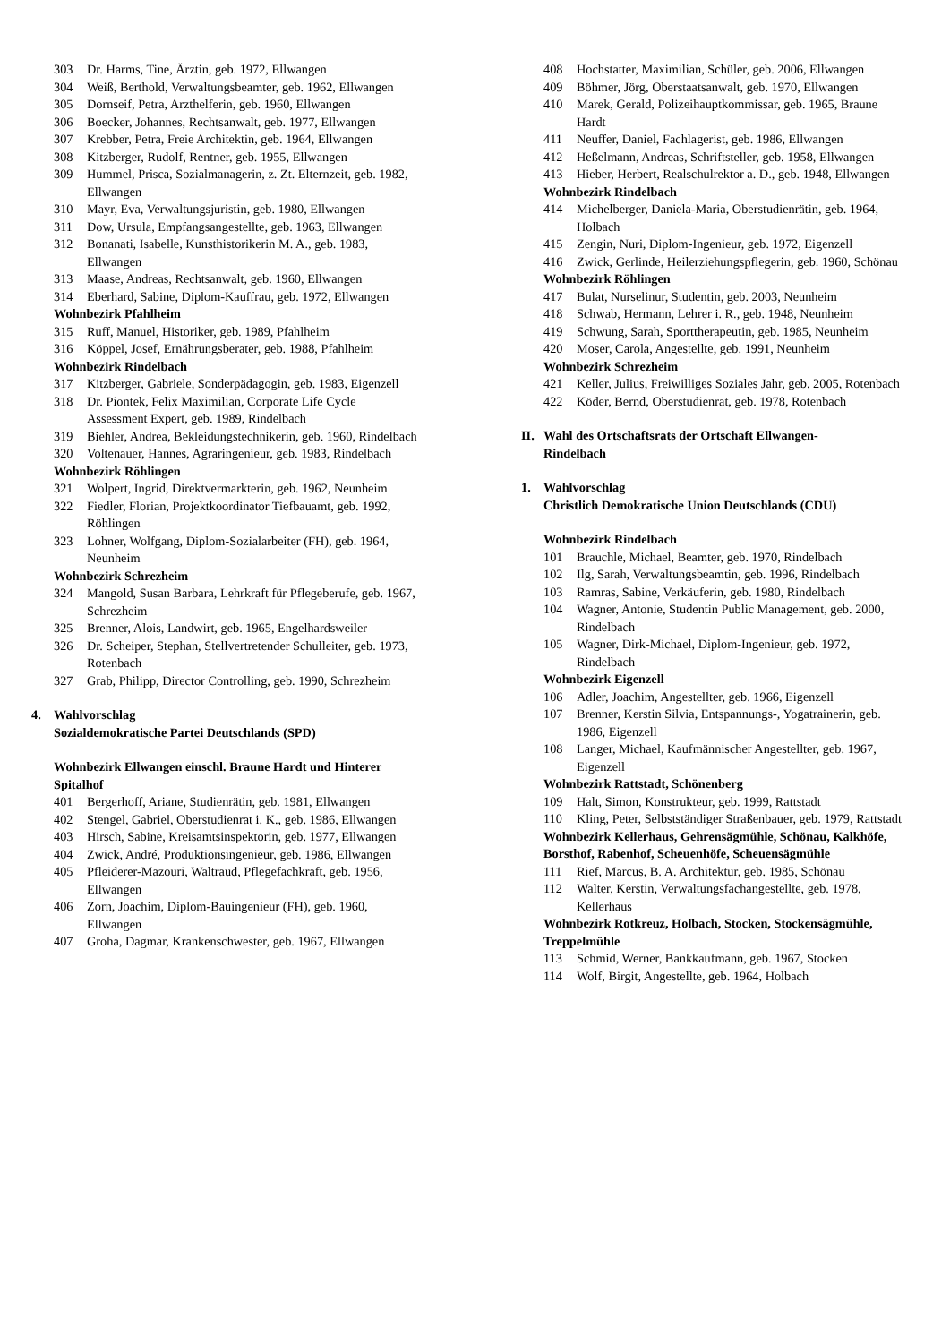303 Dr. Harms, Tine, Ärztin, geb. 1972, Ellwangen
304 Weiß, Berthold, Verwaltungsbeamter, geb. 1962, Ellwangen
305 Dornseif, Petra, Arzthelferin, geb. 1960, Ellwangen
306 Boecker, Johannes, Rechtsanwalt, geb. 1977, Ellwangen
307 Krebber, Petra, Freie Architektin, geb. 1964, Ellwangen
308 Kitzberger, Rudolf, Rentner, geb. 1955, Ellwangen
309 Hummel, Prisca, Sozialmanagerin, z. Zt. Elternzeit, geb. 1982, Ellwangen
310 Mayr, Eva, Verwaltungsjuristin, geb. 1980, Ellwangen
311 Dow, Ursula, Empfangsangestellte, geb. 1963, Ellwangen
312 Bonanati, Isabelle, Kunsthistorikerin M. A., geb. 1983, Ellwangen
313 Maase, Andreas, Rechtsanwalt, geb. 1960, Ellwangen
314 Eberhard, Sabine, Diplom-Kauffrau, geb. 1972, Ellwangen
Wohnbezirk Pfahlheim
315 Ruff, Manuel, Historiker, geb. 1989, Pfahlheim
316 Köppel, Josef, Ernährungsberater, geb. 1988, Pfahlheim
Wohnbezirk Rindelbach
317 Kitzberger, Gabriele, Sonderpädagogin, geb. 1983, Eigenzell
318 Dr. Piontek, Felix Maximilian, Corporate Life Cycle Assessment Expert, geb. 1989, Rindelbach
319 Biehler, Andrea, Bekleidungstechnikerin, geb. 1960, Rindelbach
320 Voltenauer, Hannes, Agraringenieur, geb. 1983, Rindelbach
Wohnbezirk Röhlingen
321 Wolpert, Ingrid, Direktvermarkterin, geb. 1962, Neunheim
322 Fiedler, Florian, Projektkoordinator Tiefbauamt, geb. 1992, Röhlingen
323 Lohner, Wolfgang, Diplom-Sozialarbeiter (FH), geb. 1964, Neunheim
Wohnbezirk Schrezheim
324 Mangold, Susan Barbara, Lehrkraft für Pflegeberufe, geb. 1967, Schrezheim
325 Brenner, Alois, Landwirt, geb. 1965, Engelhardsweiler
326 Dr. Scheiper, Stephan, Stellvertretender Schulleiter, geb. 1973, Rotenbach
327 Grab, Philipp, Director Controlling, geb. 1990, Schrezheim
4. Wahlvorschlag
Sozialdemokratische Partei Deutschlands (SPD)
Wohnbezirk Ellwangen einschl. Braune Hardt und Hinterer Spitalhof
401 Bergerhoff, Ariane, Studienrätin, geb. 1981, Ellwangen
402 Stengel, Gabriel, Oberstudienrat i. K., geb. 1986, Ellwangen
403 Hirsch, Sabine, Kreisamtsinspektorin, geb. 1977, Ellwangen
404 Zwick, André, Produktionsingenieur, geb. 1986, Ellwangen
405 Pfleiderer-Mazouri, Waltraud, Pflegefachkraft, geb. 1956, Ellwangen
406 Zorn, Joachim, Diplom-Bauingenieur (FH), geb. 1960, Ellwangen
407 Groha, Dagmar, Krankenschwester, geb. 1967, Ellwangen
408 Hochstatter, Maximilian, Schüler, geb. 2006, Ellwangen
409 Böhmer, Jörg, Oberstaatsanwalt, geb. 1970, Ellwangen
410 Marek, Gerald, Polizeihauptkommissar, geb. 1965, Braune Hardt
411 Neuffer, Daniel, Fachlagerist, geb. 1986, Ellwangen
412 Heßelmann, Andreas, Schriftsteller, geb. 1958, Ellwangen
413 Hieber, Herbert, Realschulrektor a. D., geb. 1948, Ellwangen
Wohnbezirk Rindelbach
414 Michelberger, Daniela-Maria, Oberstudienrätin, geb. 1964, Holbach
415 Zengin, Nuri, Diplom-Ingenieur, geb. 1972, Eigenzell
416 Zwick, Gerlinde, Heilerziehungspflegerin, geb. 1960, Schönau
Wohnbezirk Röhlingen
417 Bulat, Nurselinur, Studentin, geb. 2003, Neunheim
418 Schwab, Hermann, Lehrer i. R., geb. 1948, Neunheim
419 Schwung, Sarah, Sporttherapeutin, geb. 1985, Neunheim
420 Moser, Carola, Angestellte, geb. 1991, Neunheim
Wohnbezirk Schrezheim
421 Keller, Julius, Freiwilliges Soziales Jahr, geb. 2005, Rotenbach
422 Köder, Bernd, Oberstudienrat, geb. 1978, Rotenbach
II. Wahl des Ortschaftsrats der Ortschaft Ellwangen-
Rindelbach
1. Wahlvorschlag
Christlich Demokratische Union Deutschlands (CDU)
Wohnbezirk Rindelbach
101 Brauchle, Michael, Beamter, geb. 1970, Rindelbach
102 Ilg, Sarah, Verwaltungsbeamtin, geb. 1996, Rindelbach
103 Ramras, Sabine, Verkäuferin, geb. 1980, Rindelbach
104 Wagner, Antonie, Studentin Public Management, geb. 2000, Rindelbach
105 Wagner, Dirk-Michael, Diplom-Ingenieur, geb. 1972, Rindelbach
Wohnbezirk Eigenzell
106 Adler, Joachim, Angestellter, geb. 1966, Eigenzell
107 Brenner, Kerstin Silvia, Entspannungs-, Yogatrainerin, geb. 1986, Eigenzell
108 Langer, Michael, Kaufmännischer Angestellter, geb. 1967, Eigenzell
Wohnbezirk Rattstadt, Schönenberg
109 Halt, Simon, Konstrukteur, geb. 1999, Rattstadt
110 Kling, Peter, Selbstständiger Straßenbauer, geb. 1979, Rattstadt
Wohnbezirk Kellerhaus, Gehrensägmühle, Schönau, Kalkhöfe, Borsthof, Rabenhof, Scheuenhöfe, Scheuensägmühle
111 Rief, Marcus, B. A. Architektur, geb. 1985, Schönau
112 Walter, Kerstin, Verwaltungsfachangestellte, geb. 1978, Kellerhaus
Wohnbezirk Rotkreuz, Holbach, Stocken, Stockensägmühle, Treppelmühle
113 Schmid, Werner, Bankkaufmann, geb. 1967, Stocken
114 Wolf, Birgit, Angestellte, geb. 1964, Holbach